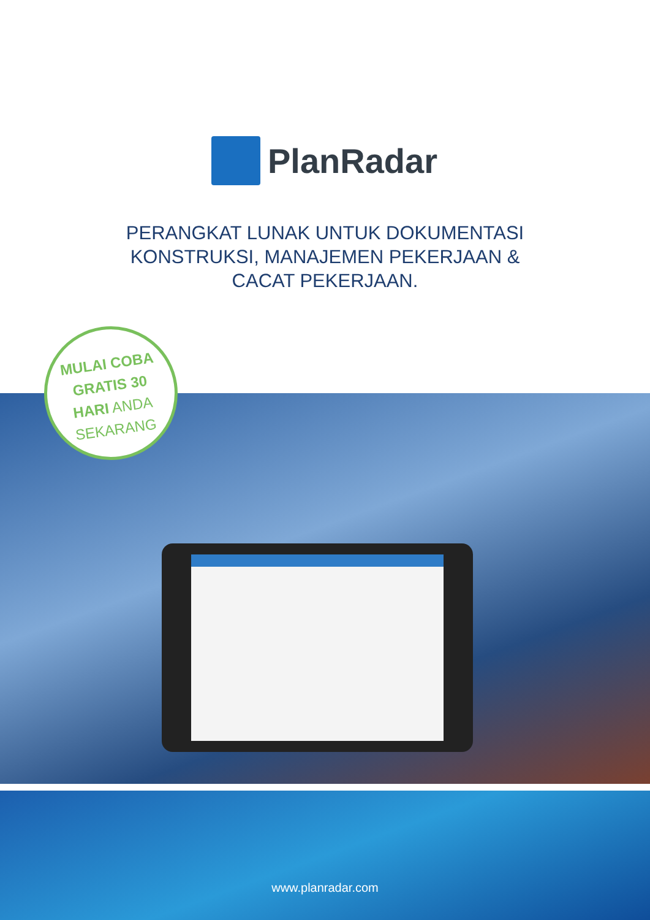PlanRadar
PERANGKAT LUNAK UNTUK DOKUMENTASI
KONSTRUKSI, MANAJEMEN PEKERJAAN &
CACAT PEKERJAAN.
MULAI COBA
GRATIS 30
HARI ANDA
SEKARANG
www.planradar.com